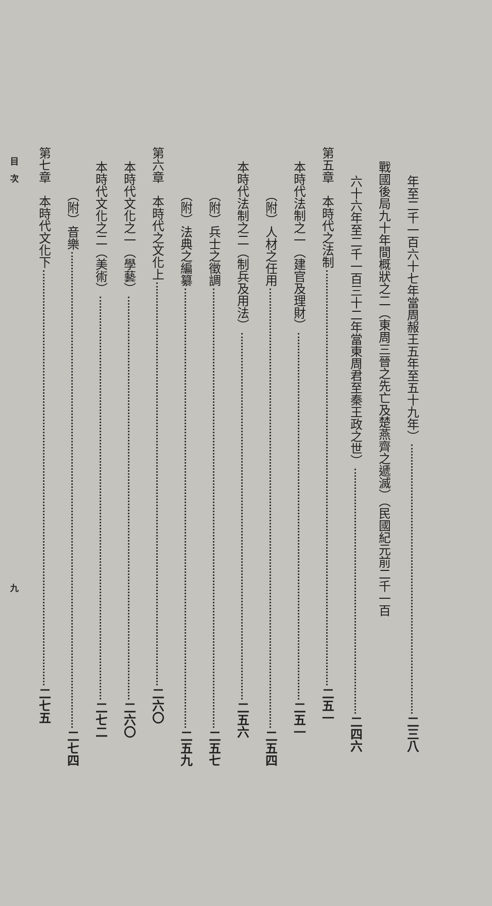年至二千一百六十七年當周赧王五年至五十九年） 二三八
戰國後局九十年間概狀之二（東周三晉之先亡及楚燕齊之遞滅）（民國紀元前二千一百
六十六年至二千一百三十二年當東周君至秦王政之世） 二四六
第五章　本時代之法制 二五一
本時代法制之一（建官及理財） 二五一
（附）人材之任用 二五四
本時代法制之二（制兵及用法） 二五六
（附）兵士之徵調 二五七
（附）法典之編纂 二五九
第六章　本時代之文化上 二六〇
本時代文化之一（學藝） 二六〇
本時代文化之二（美術） 二七二
（附）音樂 二七四
第七章　本時代文化下 二七五
目　次 九